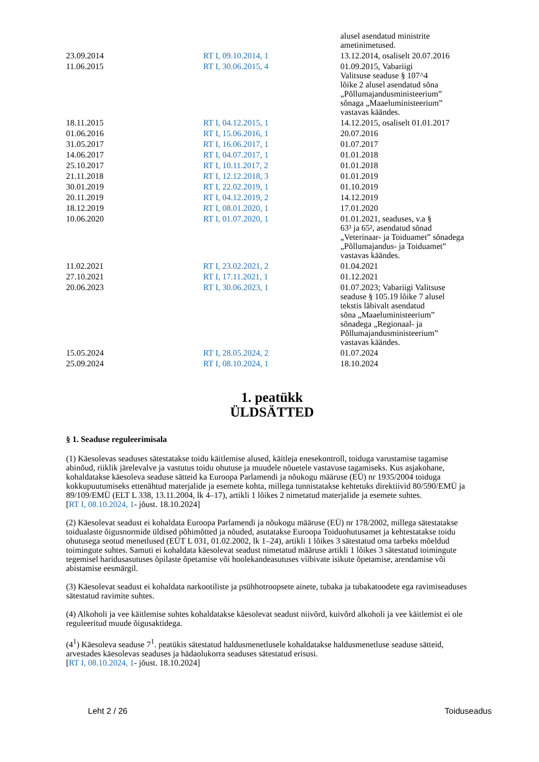| | | alusel asendatud ministrite ametinimetused. |
| 23.09.2014 | RT I, 09.10.2014, 1 | 13.12.2014, osaliselt 20.07.2016 |
| 11.06.2015 | RT I, 30.06.2015, 4 | 01.09.2015, Vabariigi Valitsuse seaduse § 107^4 lõike 2 alusel asendatud sõna „Põllumajandusministeerium” sõnaga „Maaeluministeerium” vastavas käändes. |
| 18.11.2015 | RT I, 04.12.2015, 1 | 14.12.2015, osaliselt 01.01.2017 |
| 01.06.2016 | RT I, 15.06.2016, 1 | 20.07.2016 |
| 31.05.2017 | RT I, 16.06.2017, 1 | 01.07.2017 |
| 14.06.2017 | RT I, 04.07.2017, 1 | 01.01.2018 |
| 25.10.2017 | RT I, 10.11.2017, 2 | 01.01.2018 |
| 21.11.2018 | RT I, 12.12.2018, 3 | 01.01.2019 |
| 30.01.2019 | RT I, 22.02.2019, 1 | 01.10.2019 |
| 20.11.2019 | RT I, 04.12.2019, 2 | 14.12.2019 |
| 18.12.2019 | RT I, 08.01.2020, 1 | 17.01.2020 |
| 10.06.2020 | RT I, 01.07.2020, 1 | 01.01.2021, seaduses, v.a § 63³ ja 65², asendatud sõnad „Veterinaar- ja Toiduamet” sõnadega „Põllumajandus- ja Toiduamet” vastavas käändes. |
| 11.02.2021 | RT I, 23.02.2021, 2 | 01.04.2021 |
| 27.10.2021 | RT I, 17.11.2021, 1 | 01.12.2021 |
| 20.06.2023 | RT I, 30.06.2023, 1 | 01.07.2023; Vabariigi Valitsuse seaduse § 105.19 lõike 7 alusel tekstis läbivalt asendatud sõna „Maaeluministeerium” sõnadega „Regionaal- ja Põllumajandusministeerium” vastavas käändes. |
| 15.05.2024 | RT I, 28.05.2024, 2 | 01.07.2024 |
| 25.09.2024 | RT I, 08.10.2024, 1 | 18.10.2024 |
1. peatükk
ÜLDSÄTTED
§ 1. Seaduse reguleerimisala
(1) Käesolevas seaduses sätestatakse toidu käitlemise alused, käitleja enesekontroll, toiduga varustamise tagamise abinõud, riiklik järelevalve ja vastutus toidu ohutuse ja muudele nõuetele vastavuse tagamiseks. Kus asjakohane, kohaldatakse käesoleva seaduse sätteid ka Euroopa Parlamendi ja nõukogu määruse (EÜ) nr 1935/2004 toiduga kokkupuutumiseks ettenähtud materjalide ja esemete kohta, millega tunnistatakse kehtetuks direktiivid 80/590/EMÜ ja 89/109/EMÜ (ELT L 338, 13.11.2004, lk 4–17), artikli 1 lõikes 2 nimetatud materjalide ja esemete suhtes.
[RT I, 08.10.2024, 1- jõust. 18.10.2024]
(2) Käesolevat seadust ei kohaldata Euroopa Parlamendi ja nõukogu määruse (EÜ) nr 178/2002, millega sätestatakse toidualaste õigusnormide üldised põhimõtted ja nõuded, asutatakse Euroopa Toiduohutusamet ja kehtestatakse toidu ohutusega seotud menetlused (EÜT L 031, 01.02.2002, lk 1–24), artikli 1 lõikes 3 sätestatud oma tarbeks mõeldud toimingute suhtes. Samuti ei kohaldata käesolevat seadust nimetatud määruse artikli 1 lõikes 3 sätestatud toimingute tegemisel haridusasutuses õpilaste õpetamise või hoolekandeasutuses viibivate isikute õpetamise, arendamise või abistamise eesmärgil.
(3) Käesolevat seadust ei kohaldata narkootiliste ja psühhotroopsete ainete, tubaka ja tubakatoodete ega ravimiseaduses sätestatud ravimite suhtes.
(4) Alkoholi ja vee käitlemise suhtes kohaldatakse käesolevat seadust niivõrd, kuivõrd alkoholi ja vee käitlemist ei ole reguleeritud muude õigusaktidega.
(4<sup>1</sup>) Käesoleva seaduse 7<sup>1</sup>. peatükis sätestatud haldusmenetlusele kohaldatakse haldusmenetluse seaduse sätteid, arvestades käesolevas seaduses ja hädaolukorra seaduses sätestatud erisusi.
[RT I, 08.10.2024, 1- jõust. 18.10.2024]
Leht 2 / 26 Toiduseadus